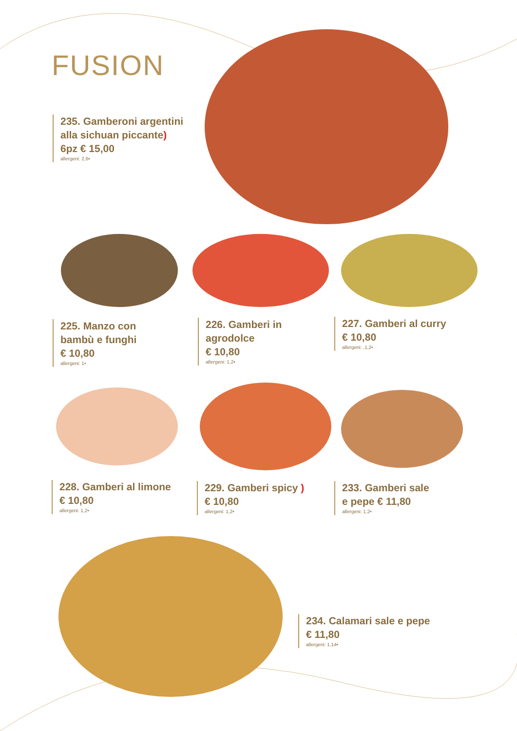FUSION
235. Gamberoni argentini
alla sichuan piccante)
6pz € 15,00
allergeni: 2,6•
225. Manzo con
bambù e funghi
€ 10,80
allergeni: 1•
226. Gamberi in
agrodolce
€ 10,80
allergeni: 1,2•
227. Gamberi al curry
€ 10,80
allergeni: ,1,2•
228. Gamberi al limone
€ 10,80
allergeni: 1,2•
229. Gamberi spicy )
€ 10,80
allergeni: 1,2•
233. Gamberi sale
e pepe € 11,80
allergeni: 1,2•
234. Calamari sale e pepe
€ 11,80
allergeni: 1,14•